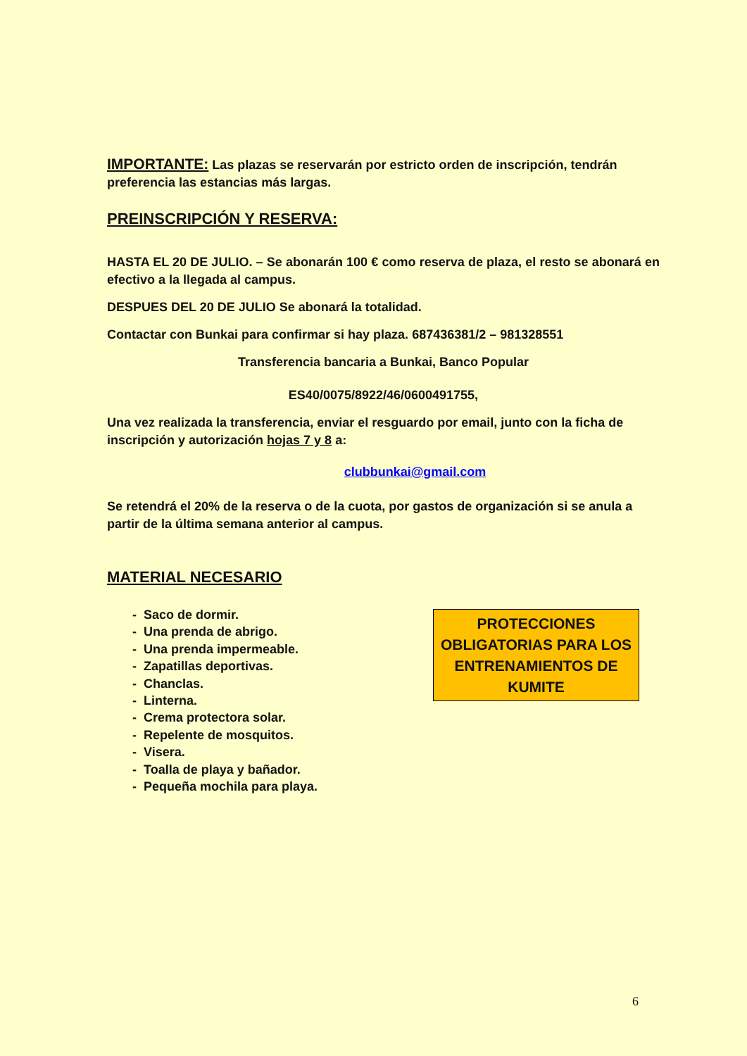IMPORTANTE: Las plazas se reservarán por estricto orden de inscripción, tendrán preferencia las estancias más largas.
PREINSCRIPCIÓN Y RESERVA:
HASTA EL 20 DE JULIO. – Se abonarán 100 € como reserva de plaza, el resto se abonará en efectivo a la llegada al campus.
DESPUES DEL 20 DE JULIO Se abonará la totalidad.
Contactar con Bunkai para confirmar si hay plaza. 687436381/2 – 981328551
Transferencia bancaria a Bunkai, Banco Popular
ES40/0075/8922/46/0600491755,
Una vez realizada la transferencia, enviar el resguardo por email, junto con la ficha de inscripción y autorización hojas 7 y 8 a:
clubbunkai@gmail.com
Se retendrá el 20% de la reserva o de la cuota, por gastos de organización si se anula a partir de la última semana anterior al campus.
MATERIAL NECESARIO
- Saco de dormir.
- Una prenda de abrigo.
- Una prenda impermeable.
- Zapatillas deportivas.
- Chanclas.
- Linterna.
- Crema protectora solar.
- Repelente de mosquitos.
- Visera.
- Toalla de playa y bañador.
- Pequeña mochila para playa.
PROTECCIONES OBLIGATORIAS PARA LOS ENTRENAMIENTOS DE KUMITE
6